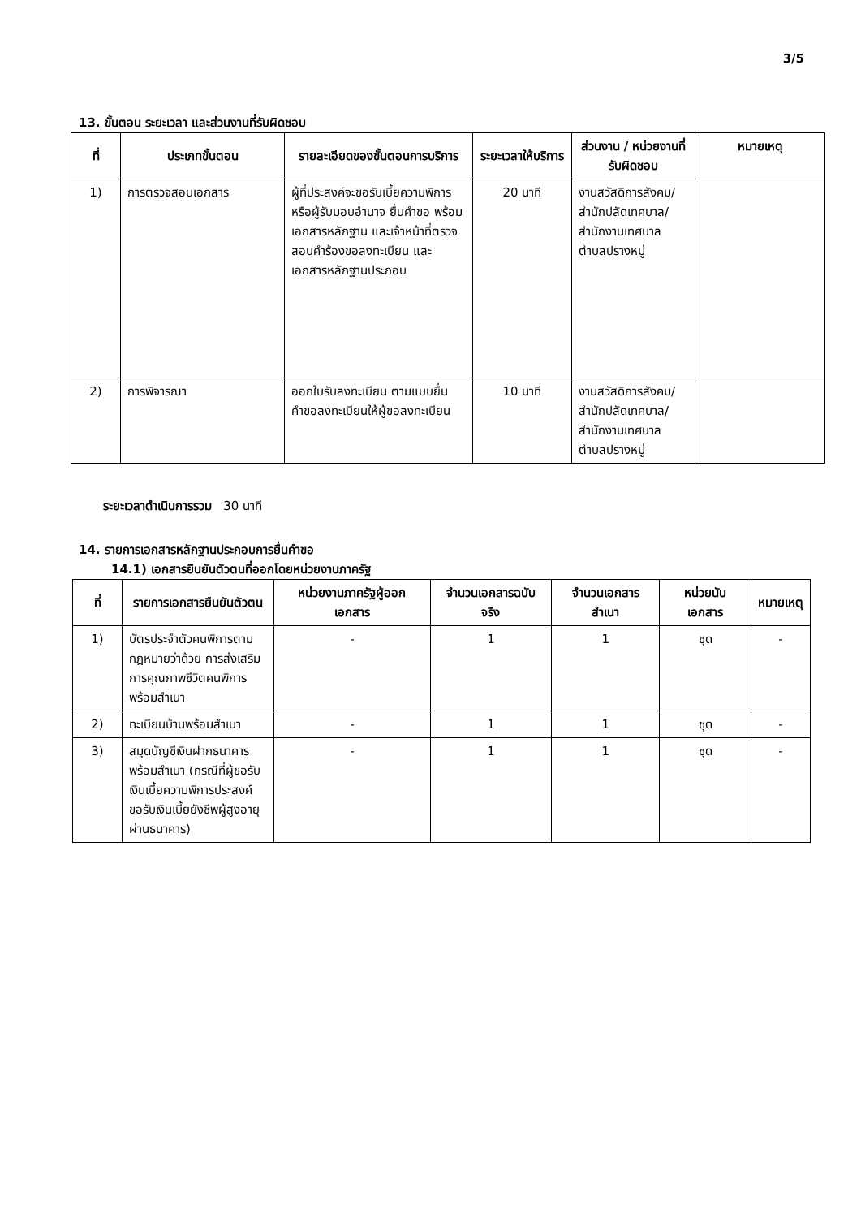3/5
13. ขั้นตอน ระยะเวลา และส่วนงานที่รับผิดชอบ
| ที่ | ประเภทขั้นตอน | รายละเอียดของขั้นตอนการบริการ | ระยะเวลาให้บริการ | ส่วนงาน / หน่วยงานที่รับผิดชอบ | หมายเหตุ |
| --- | --- | --- | --- | --- | --- |
| 1) | การตรวจสอบเอกสาร | ผู้ที่ประสงค์จะขอรับเบี้ยความพิการหรือผู้รับมอบอำนาจ ยื่นคำขอ พร้อมเอกสารหลักฐาน และเจ้าหน้าที่ตรวจสอบคำร้องขอลงทะเบียน และเอกสารหลักฐานประกอบ | 20 นาที | งานสวัสดิการสังคม/สำนักปลัดเทศบาล/สำนักงานเทศบาลตำบลปรางหมู่ | |
| 2) | การพิจารณา | ออกใบรับลงทะเบียน ตามแบบยื่นคำขอลงทะเบียนให้ผู้ขอลงทะเบียน | 10 นาที | งานสวัสดิการสังคม/สำนักปลัดเทศบาล/สำนักงานเทศบาลตำบลปรางหมู่ | |
ระยะเวลาดำเนินการรวม 30 นาที
14. รายการเอกสารหลักฐานประกอบการยื่นคำขอ
14.1) เอกสารยืนยันตัวตนที่ออกโดยหน่วยงานภาครัฐ
| ที่ | รายการเอกสารยืนยันตัวตน | หน่วยงานภาครัฐผู้ออกเอกสาร | จำนวนเอกสารฉบับจริง | จำนวนเอกสารสำเนา | หน่วยนับเอกสาร | หมายเหตุ |
| --- | --- | --- | --- | --- | --- | --- |
| 1) | บัตรประจำตัวคนพิการตามกฎหมายว่าด้วย การส่งเสริมการคุณภาพชีวิตคนพิการพร้อมสำเนา | - | 1 | 1 | ชุด | - |
| 2) | ทะเบียนบ้านพร้อมสำเนา | - | 1 | 1 | ชุด | - |
| 3) | สมุดบัญชีเงินฝากธนาคารพร้อมสำเนา (กรณีที่ผู้ขอรับเงินเบี้ยความพิการประสงค์ขอรับเงินเบี้ยยังชีพผู้สูงอายุผ่านธนาคาร) | - | 1 | 1 | ชุด | - |